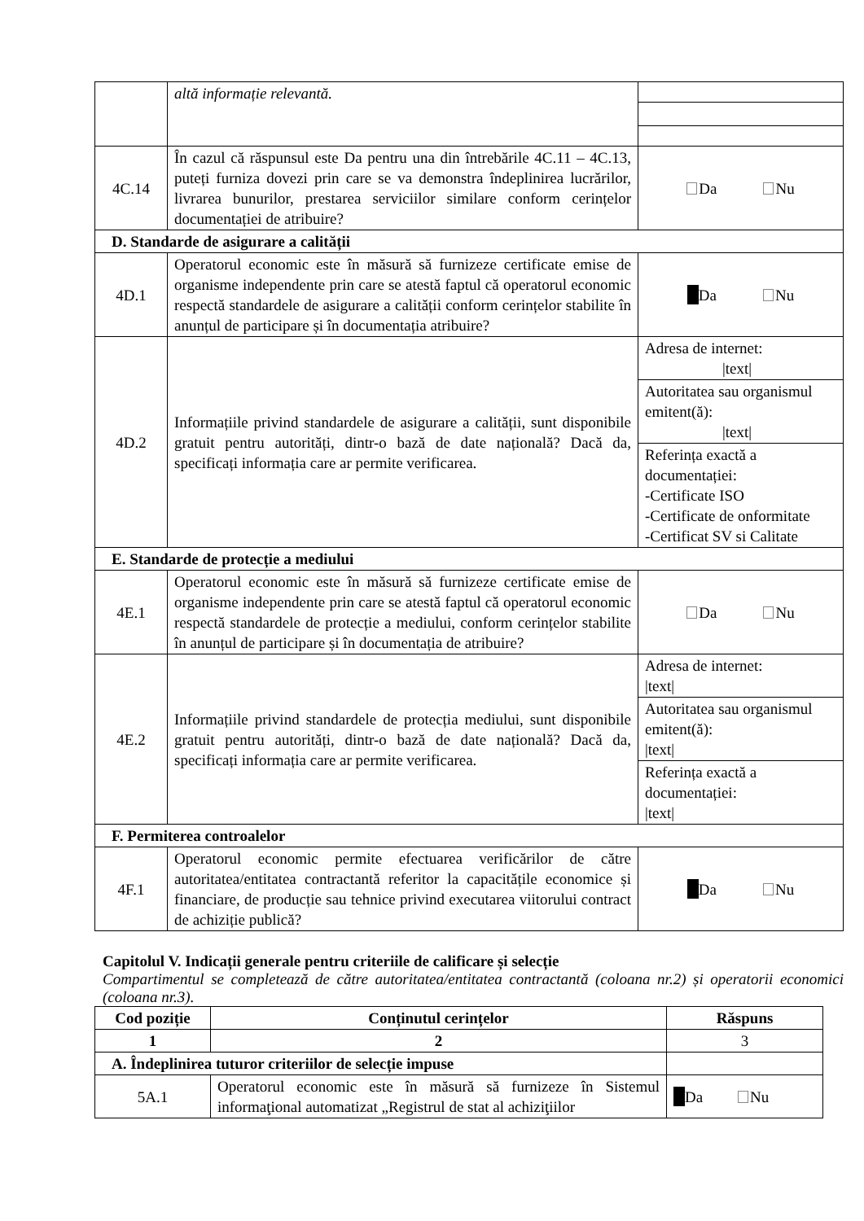| | altă informație relevantă. | |
| 4C.14 | În cazul că răspunsul este Da pentru una din întrebările 4C.11 – 4C.13, puteți furniza dovezi prin care se va demonstra îndeplinirea lucrărilor, livrarea bunurilor, prestarea serviciilor similare conform cerințelor documentației de atribuire? | Da Nu |
| D. Standarde de asigurare a calității | | |
| 4D.1 | Operatorul economic este în măsură să furnizeze certificate emise de organisme independente prin care se atestă faptul că operatorul economic respectă standardele de asigurare a calității conform cerințelor stabilite în anunțul de participare și în documentația atribuire? | Da Nu |
| 4D.2 | Informațiile privind standardele de asigurare a calității, sunt disponibile gratuit pentru autorități, dintr-o bază de date națională? Dacă da, specificați informația care ar permite verificarea. | Adresa de internet: /text/ |
| | | Autoritatea sau organismul emitent(ă): /text/ |
| | | Referința exactă a documentației: -Certificate ISO -Certificate de onformitate -Certificat SV si Calitate |
| E. Standarde de protecție a mediului | | |
| 4E.1 | Operatorul economic este în măsură să furnizeze certificate emise de organisme independente prin care se atestă faptul că operatorul economic respectă standardele de protecție a mediului, conform cerințelor stabilite în anunțul de participare și în documentația de atribuire? | Da Nu |
| 4E.2 | Informațiile privind standardele de protecția mediului, sunt disponibile gratuit pentru autorități, dintr-o bază de date națională? Dacă da, specificați informația care ar permite verificarea. | Adresa de internet: /text/ |
| | | Autoritatea sau organismul emitent(ă): /text/ |
| | | Referința exactă a documentației: /text/ |
| F. Permiterea controalelor | | |
| 4F.1 | Operatorul economic permite efectuarea verificărilor de către autoritatea/entitatea contractantă referitor la capacitățile economice și financiare, de producție sau tehnice privind executarea viitorului contract de achiziție publică? | Da Nu |
Capitolul V. Indicații generale pentru criteriile de calificare și selecție
Compartimentul se completează de către autoritatea/entitatea contractantă (coloana nr.2) și operatorii economici (coloana nr.3).
| Cod poziție | Conținutul cerințelor | Răspuns |
| --- | --- | --- |
| 1 | 2 | 3 |
| A. Îndeplinirea tuturor criteriilor de selecție impuse | | |
| 5A.1 | Operatorul economic este în măsură să furnizeze în Sistemul informaţional automatizat „Registrul de stat al achiziţiilor | Da Nu |